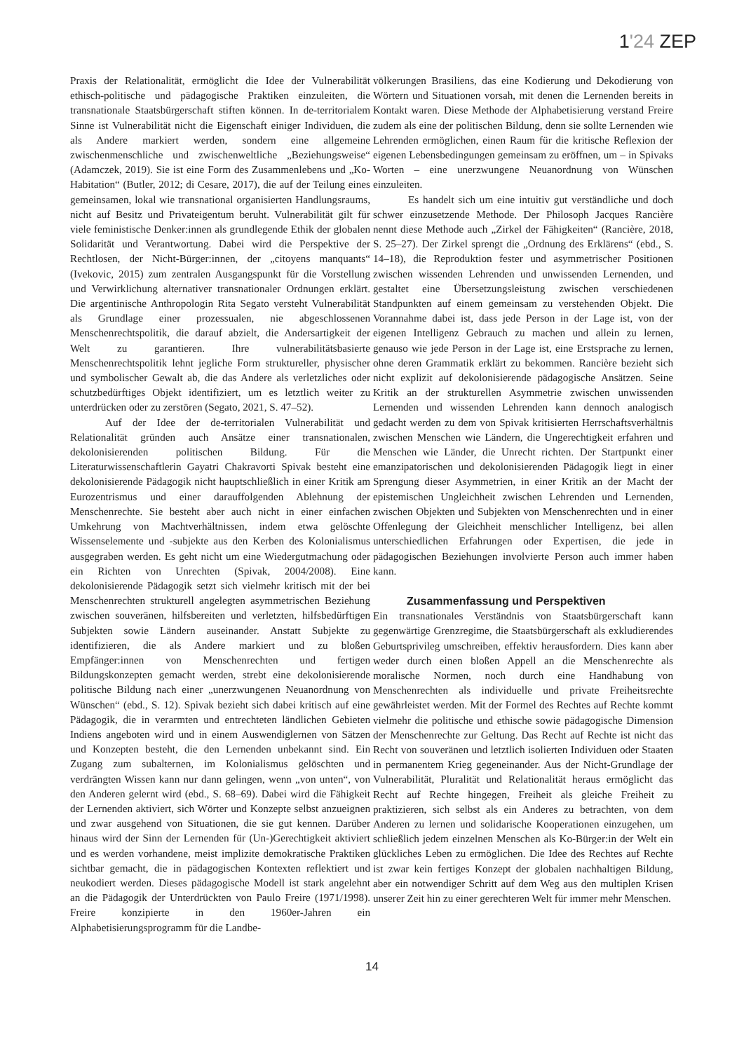1'24 ZEP
Praxis der Relationalität, ermöglicht die Idee der Vulnerabilität ethisch-politische und pädagogische Praktiken einzuleiten, die transnationale Staatsbürgerschaft stiften können. In de-territorialem Sinne ist Vulnerabilität nicht die Eigenschaft einiger Individuen, die als Andere markiert werden, sondern eine allgemeine zwischenmenschliche und zwischenweltliche „Beziehungsweise“ (Adamczek, 2019). Sie ist eine Form des Zusammenlebens und „Ko-Habitation“ (Butler, 2012; di Cesare, 2017), die auf der Teilung eines gemeinsamen, lokal wie transnational organisierten Handlungsraums, nicht auf Besitz und Privateigentum beruht. Vulnerabilität gilt für viele feministische Denker:innen als grundlegende Ethik der globalen Solidarität und Verantwortung. Dabei wird die Perspektive der Rechtlosen, der Nicht-Bürger:innen, der „citoyens manquants“ (Ivekovic, 2015) zum zentralen Ausgangspunkt für die Vorstellung und Verwirklichung alternativer transnationaler Ordnungen erklärt. Die argentinische Anthropologin Rita Segato versteht Vulnerabilität als Grundlage einer prozessualen, nie abgeschlossenen Menschenrechtspolitik, die darauf abzielt, die Andersartigkeit der Welt zu garantieren. Ihre vulnerabilitätsbasierte Menschenrechtspolitik lehnt jegliche Form struktureller, physischer und symbolischer Gewalt ab, die das Andere als verletzliches oder schutzbedürftiges Objekt identifiziert, um es letztlich weiter zu unterdrücken oder zu zerstören (Segato, 2021, S. 47–52).
Auf der Idee der de-territorialen Vulnerabilität und Relationalität gründen auch Ansätze einer transnationalen, dekolonisierenden politischen Bildung. Für die Literaturwissenschaftlerin Gayatri Chakravorti Spivak besteht eine dekolonisierende Pädagogik nicht hauptschließlich in einer Kritik am Eurozentrismus und einer darauffolgenden Ablehnung der Menschenrechte. Sie besteht aber auch nicht in einer einfachen Umkehrung von Machtverhältnissen, indem etwa gelöschte Wissenselemente und -subjekte aus den Kerben des Kolonialismus ausgegraben werden. Es geht nicht um eine Wiedergutmachung oder ein Richten von Unrechten (Spivak, 2004/2008). Eine dekolonisierende Pädagogik setzt sich vielmehr kritisch mit der bei Menschenrechten strukturell angelegten asymmetrischen Beziehung zwischen souveränen, hilfsbereiten und verletzten, hilfsbedürftigen Subjekten sowie Ländern auseinander. Anstatt Subjekte zu identifizieren, die als Andere markiert und zu bloßen Empfänger:innen von Menschenrechten und fertigen Bildungskonzepten gemacht werden, strebt eine dekolonisierende politische Bildung nach einer „unerzwungenen Neuanordnung von Wünschen“ (ebd., S. 12). Spivak bezieht sich dabei kritisch auf eine Pädagogik, die in verarmten und entrechteten ländlichen Gebieten Indiens angeboten wird und in einem Auswendiglernen von Sätzen und Konzepten besteht, die den Lernenden unbekannt sind. Ein Zugang zum subalternen, im Kolonialismus gelöschten und verdrängten Wissen kann nur dann gelingen, wenn „von unten“, von den Anderen gelernt wird (ebd., S. 68–69). Dabei wird die Fähigkeit der Lernenden aktiviert, sich Wörter und Konzepte selbst anzueignen und zwar ausgehend von Situationen, die sie gut kennen. Darüber hinaus wird der Sinn der Lernenden für (Un-)Gerechtigkeit aktiviert und es werden vorhandene, meist implizite demokratische Praktiken sichtbar gemacht, die in pädagogischen Kontexten reflektiert und neukodiert werden. Dieses pädagogische Modell ist stark angelehnt an die Pädagogik der Unterdrückten von Paulo Freire (1971/1998). Freire konzipierte in den 1960er-Jahren ein Alphabetisierungsprogramm für die Landbe-
völkerungen Brasiliens, das eine Kodierung und Dekodierung von Wörtern und Situationen vorsah, mit denen die Lernenden bereits in Kontakt waren. Diese Methode der Alphabetisierung verstand Freire zudem als eine der politischen Bildung, denn sie sollte Lernenden wie Lehrenden ermöglichen, einen Raum für die kritische Reflexion der eigenen Lebensbedingungen gemeinsam zu eröffnen, um – in Spivaks Worten – eine unerzwungene Neuanordnung von Wünschen einzuleiten.
Es handelt sich um eine intuitiv gut verständliche und doch schwer einzusetzende Methode. Der Philosoph Jacques Rancière nennt diese Methode auch „Zirkel der Fähigkeiten“ (Rancière, 2018, S. 25–27). Der Zirkel sprengt die „Ordnung des Erklärens“ (ebd., S. 14–18), die Reproduktion fester und asymmetrischer Positionen zwischen wissenden Lehrenden und unwissenden Lernenden, und gestaltet eine Übersetzungsleistung zwischen verschiedenen Standpunkten auf einem gemeinsam zu verstehenden Objekt. Die Vorannahme dabei ist, dass jede Person in der Lage ist, von der eigenen Intelligenz Gebrauch zu machen und allein zu lernen, genauso wie jede Person in der Lage ist, eine Erstsprache zu lernen, ohne deren Grammatik erklärt zu bekommen. Rancière bezieht sich nicht explizit auf dekolonisierende pädagogische Ansätzen. Seine Kritik an der strukturellen Asymmetrie zwischen unwissenden Lernenden und wissenden Lehrenden kann dennoch analogisch gedacht werden zu dem von Spivak kritisierten Herrschaftsverhältnis zwischen Menschen wie Ländern, die Ungerechtigkeit erfahren und Menschen wie Länder, die Unrecht richten. Der Startpunkt einer emanzipatorischen und dekolonisierenden Pädagogik liegt in einer Sprengung dieser Asymmetrien, in einer Kritik an der Macht der epistemischen Ungleichheit zwischen Lehrenden und Lernenden, zwischen Objekten und Subjekten von Menschenrechten und in einer Offenlegung der Gleichheit menschlicher Intelligenz, bei allen unterschiedlichen Erfahrungen oder Expertisen, die jede in pädagogischen Beziehungen involvierte Person auch immer haben kann.
Zusammenfassung und Perspektiven
Ein transnationales Verständnis von Staatsbürgerschaft kann gegenwärtige Grenzregime, die Staatsbürgerschaft als exkludierendes Geburtsprivileg umschreiben, effektiv herausfordern. Dies kann aber weder durch einen bloßen Appell an die Menschenrechte als moralische Normen, noch durch eine Handhabung von Menschenrechten als individuelle und private Freiheitsrechte gewährleistet werden. Mit der Formel des Rechtes auf Rechte kommt vielmehr die politische und ethische sowie pädagogische Dimension der Menschenrechte zur Geltung. Das Recht auf Rechte ist nicht das Recht von souveränen und letztlich isolierten Individuen oder Staaten in permanentem Krieg gegeneinander. Aus der Nicht-Grundlage der Vulnerabilität, Pluralität und Relationalität heraus ermöglicht das Recht auf Rechte hingegen, Freiheit als gleiche Freiheit zu praktizieren, sich selbst als ein Anderes zu betrachten, von dem Anderen zu lernen und solidarische Kooperationen einzugehen, um schließlich jedem einzelnen Menschen als Ko-Bürger:in der Welt ein glückliches Leben zu ermöglichen. Die Idee des Rechtes auf Rechte ist zwar kein fertiges Konzept der globalen nachhaltigen Bildung, aber ein notwendiger Schritt auf dem Weg aus den multiplen Krisen unserer Zeit hin zu einer gerechteren Welt für immer mehr Menschen.
14